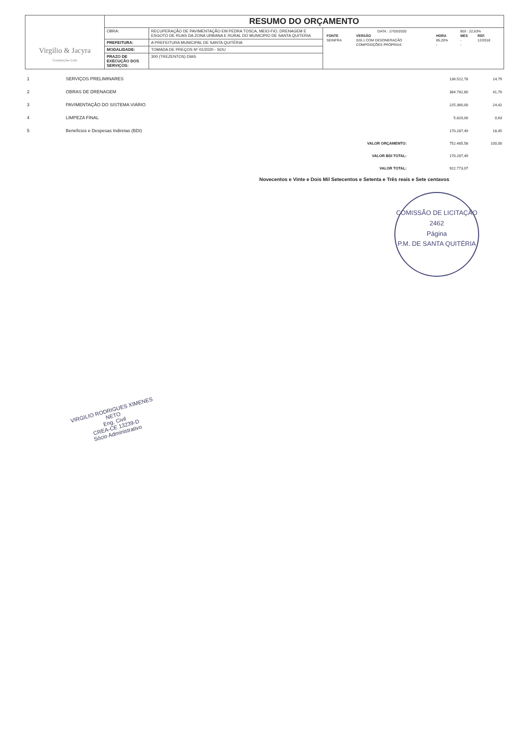| Virgilio & Jacyra Construções Ltda | RESUMO DO ORÇAMENTO | | |
| | OBRA: | RECUPERAÇÃO DE PAVIMENTAÇÃO EM PEDRA TOSCA, MEIO-FIO, DRENAGEM E ESGOTO DE RUAS DA ZONA URBANA E RURAL DO MUNICIPIO DE SANTA QUITERIA | / DATA : 17/03/2020 / / / BDI : 22,63% / / / FONTE / VERSÃO / HORA / MES / REF. / / SEINFRA / 026.1 COM DESONERAÇÃO / 85,20% / - / 12/2018 / / / COMPOSIÇÕES PRÓPRIAS / - / - / / |
| | PREFEITURA: | A PREFEITURA MUNICIPAL DE SANTA QUITÉRIA | |
| | MODALIDADE: | TOMADA DE PREÇOS Nº 01/2020 - SOU | |
| | PRAZO DE EXECUÇÃO DOS SERVIÇOS: | 300 (TREZENTOS) DIAS | |
| 1 | SERVIÇOS PRELIMINARES | | 136.522,78 | 14,79 |
| 2 | OBRAS DE DRENAGEM | | 384.782,80 | 41,70 |
| 3 | PAVIMENTAÇÃO DO SISTEMA VIÁRIO | | 225.360,00 | 24,42 |
| 4 | LIMPEZA FINAL | | 5.820,00 | 0,63 |
| 5 | Benefícios e Despesas Indiretas (BDI) | | 170.287,49 | 18,45 |
| | | VALOR ORÇAMENTO: | 752.485,58 | 100,00 |
| | | VALOR BDI TOTAL: | 170.287,49 | |
| | | VALOR TOTAL: | 922.773,07 | |
Novecentos e Vinte e Dois Mil Setecentos e Setenta e Três reais e Sete centavos
COMISSÃO DE LICITAÇÃO
2462
Página
P.M. DE SANTA QUITÉRIA
VIRGILIO RODRIGUES XIMENES NETO
Eng. Civil
CREA-CE 13239-D
Sócio Administrativo